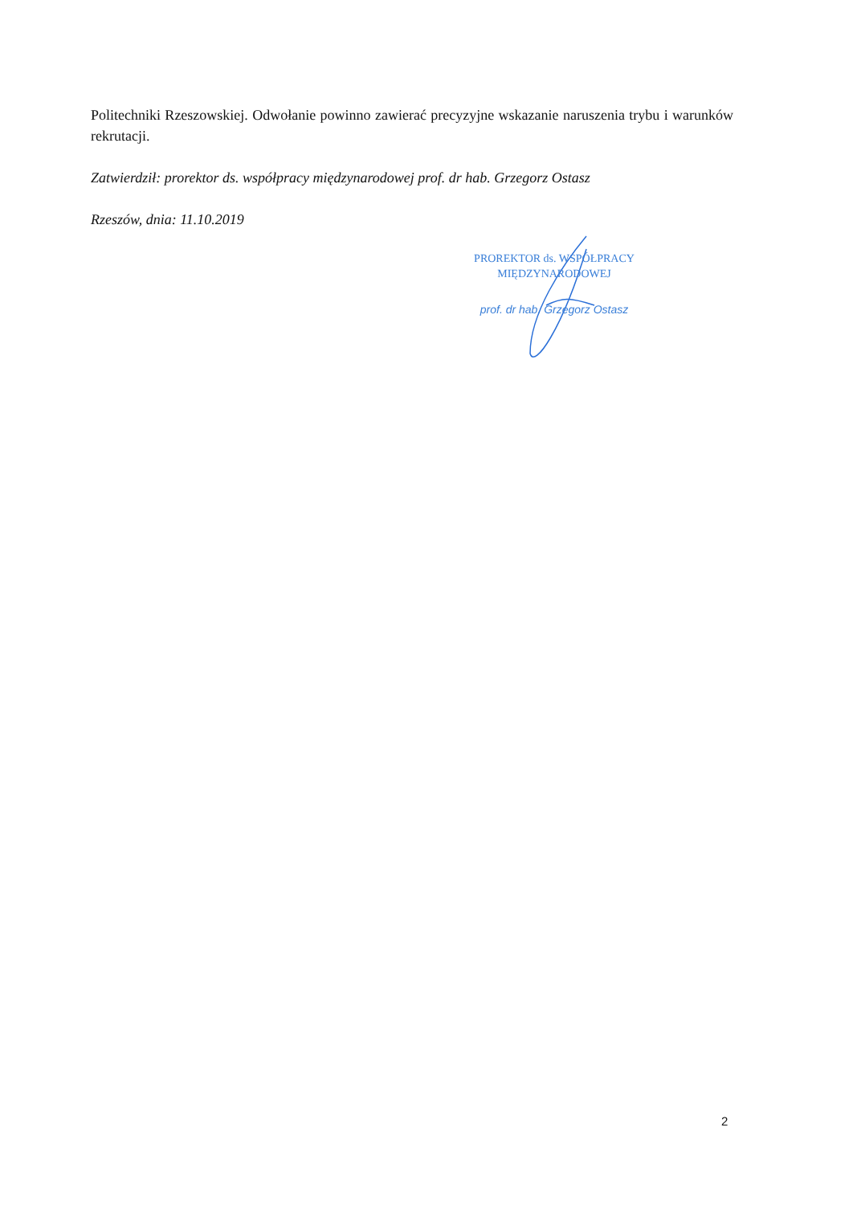Politechniki Rzeszowskiej. Odwołanie powinno zawierać precyzyjne wskazanie naruszenia trybu i warunków rekrutacji.
Zatwierdził: prorektor ds. współpracy międzynarodowej prof. dr hab. Grzegorz Ostasz
Rzeszów, dnia: 11.10.2019
PROREKTOR ds. WSPÓŁPRACY
MIĘDZYNARODOWEJ
prof. dr hab. Grzegorz Ostasz
2